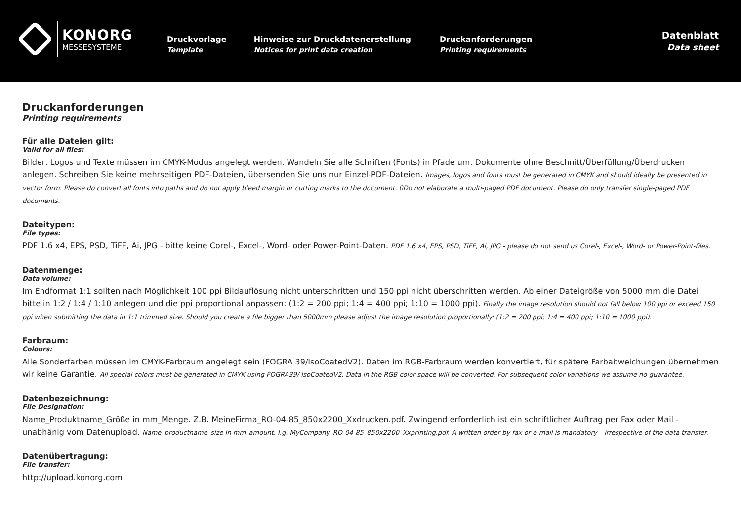KONORG
MESSESYSTEME
Druckvorlage
Template
Hinweise zur Druckdatenerstellung
Notices for print data creation
Druckanforderungen
Printing requirements
Datenblatt
Data sheet
Druckanforderungen
Printing requirements
Für alle Dateien gilt:
Valid for all files:
Bilder, Logos und Texte müssen im CMYK-Modus angelegt werden. Wandeln Sie alle Schriften (Fonts) in Pfade um. Dokumente ohne Beschnitt/Überfüllung/Überdrucken anlegen. Schreiben Sie keine mehrseitigen PDF-Dateien, übersenden Sie uns nur Einzel-PDF-Dateien. Images, logos and fonts must be generated in CMYK and should ideally be presented in vector form. Please do convert all fonts into paths and do not apply bleed margin or cutting marks to the document. 0Do not elaborate a multi-paged PDF document. Please do only transfer single-paged PDF documents.
Dateitypen:
File types:
PDF 1.6 x4, EPS, PSD, TiFF, Ai, JPG - bitte keine Corel-, Excel-, Word- oder Power-Point-Daten. PDF 1.6 x4, EPS, PSD, TiFF, Ai, JPG - please do not send us Corel-, Excel-, Word- or Power-Point-files.
Datenmenge:
Data volume:
Im Endformat 1:1 sollten nach Möglichkeit 100 ppi Bildauflösung nicht unterschritten und 150 ppi nicht überschritten werden. Ab einer Dateigröße von 5000 mm die Datei bitte in 1:2 / 1:4 / 1:10 anlegen und die ppi proportional anpassen: (1:2 = 200 ppi; 1:4 = 400 ppi; 1:10 = 1000 ppi). Finally the image resolution should not fall below 100 ppi or exceed 150 ppi when submitting the data in 1:1 trimmed size. Should you create a file bigger than 5000mm please adjust the image resolution proportionally: (1:2 = 200 ppi; 1:4 = 400 ppi; 1:10 = 1000 ppi).
Farbraum:
Colours:
Alle Sonderfarben müssen im CMYK-Farbraum angelegt sein (FOGRA 39/IsoCoatedV2). Daten im RGB-Farbraum werden konvertiert, für spätere Farbabweichungen übernehmen wir keine Garantie. All special colors must be generated in CMYK using FOGRA39/ IsoCoatedV2. Data in the RGB color space will be converted. For subsequent color variations we assume no guarantee.
Datenbezeichnung:
File Designation:
Name_Produktname_Größe in mm_Menge. Z.B. MeineFirma_RO-04-85_850x2200_Xxdrucken.pdf. Zwingend erforderlich ist ein schriftlicher Auftrag per Fax oder Mail - unabhänig vom Datenupload. Name_productname_size In mm_amount. I.g. MyCompany_RO-04-85_850x2200_Xxprinting.pdf. A written order by fax or e-mail is mandatory – irrespective of the data transfer.
Datenübertragung:
File transfer:
http://upload.konorg.com